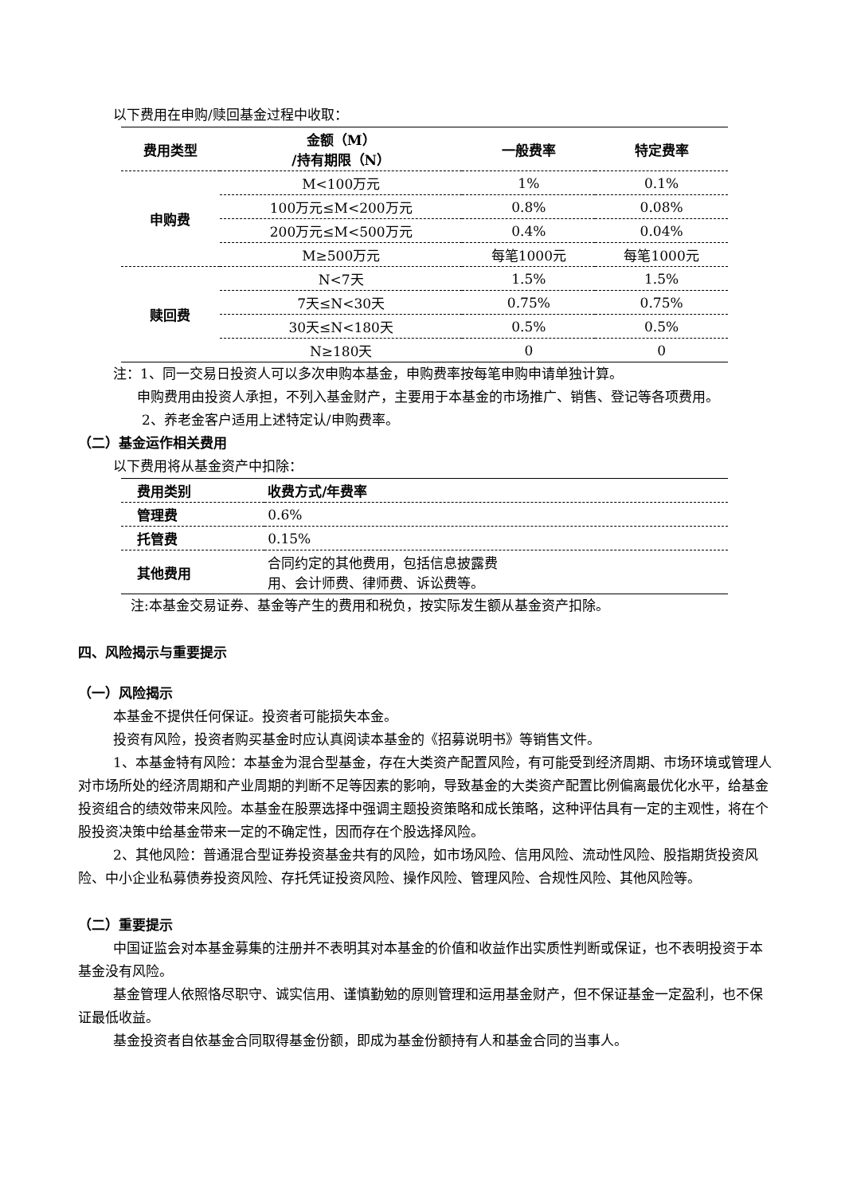以下费用在申购/赎回基金过程中收取：
| 费用类型 | 金额（M） /持有期限（N） | 一般费率 | 特定费率 |
| --- | --- | --- | --- |
| 申购费 | M<100万元 | 1% | 0.1% |
| | 100万元≤M<200万元 | 0.8% | 0.08% |
| | 200万元≤M<500万元 | 0.4% | 0.04% |
| | M≥500万元 | 每笔1000元 | 每笔1000元 |
| 赎回费 | N<7天 | 1.5% | 1.5% |
| | 7天≤N<30天 | 0.75% | 0.75% |
| | 30天≤N<180天 | 0.5% | 0.5% |
| | N≥180天 | 0 | 0 |
注：1、同一交易日投资人可以多次申购本基金，申购费率按每笔申购申请单独计算。
申购费用由投资人承担，不列入基金财产，主要用于本基金的市场推广、销售、登记等各项费用。
2、养老金客户适用上述特定认/申购费率。
（二）基金运作相关费用
以下费用将从基金资产中扣除：
| 费用类别 | 收费方式/年费率 |
| --- | --- |
| 管理费 | 0.6% |
| 托管费 | 0.15% |
| 其他费用 | 合同约定的其他费用，包括信息披露费 用、会计师费、律师费、诉讼费等。 |
注:本基金交易证券、基金等产生的费用和税负，按实际发生额从基金资产扣除。
四、风险揭示与重要提示
（一）风险揭示
本基金不提供任何保证。投资者可能损失本金。
投资有风险，投资者购买基金时应认真阅读本基金的《招募说明书》等销售文件。
1、本基金特有风险：本基金为混合型基金，存在大类资产配置风险，有可能受到经济周期、市场环境或管理人对市场所处的经济周期和产业周期的判断不足等因素的影响，导致基金的大类资产配置比例偏离最优化水平，给基金投资组合的绩效带来风险。本基金在股票选择中强调主题投资策略和成长策略，这种评估具有一定的主观性，将在个股投资决策中给基金带来一定的不确定性，因而存在个股选择风险。
2、其他风险：普通混合型证券投资基金共有的风险，如市场风险、信用风险、流动性风险、股指期货投资风险、中小企业私募债券投资风险、存托凭证投资风险、操作风险、管理风险、合规性风险、其他风险等。
（二）重要提示
中国证监会对本基金募集的注册并不表明其对本基金的价值和收益作出实质性判断或保证，也不表明投资于本基金没有风险。
基金管理人依照恪尽职守、诚实信用、谨慎勤勉的原则管理和运用基金财产，但不保证基金一定盈利，也不保证最低收益。
基金投资者自依基金合同取得基金份额，即成为基金份额持有人和基金合同的当事人。